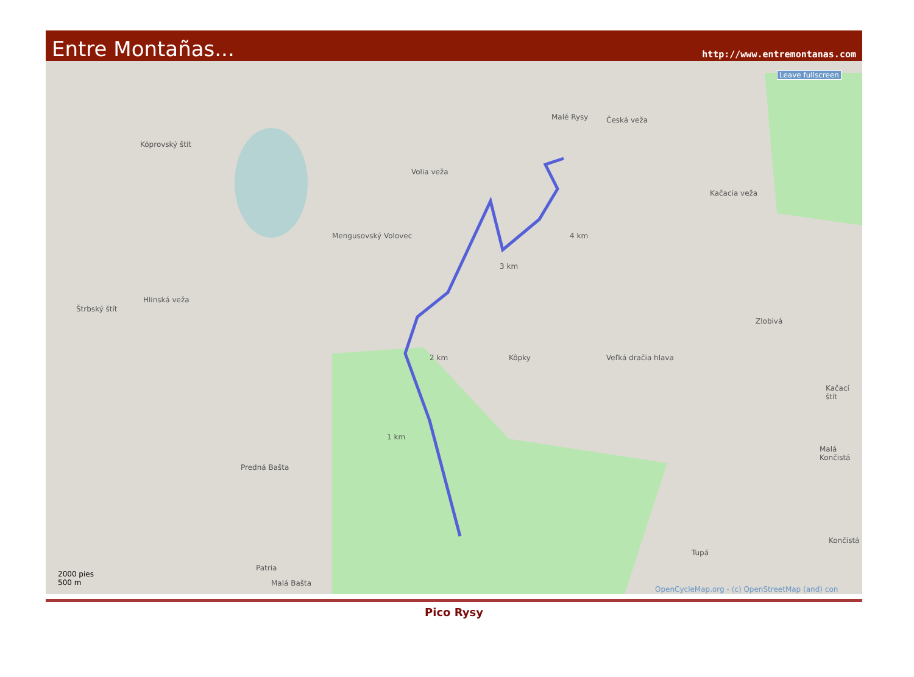Entre Montañas... http://www.entremontanas.com
Leave fullscreen
Malé Rysy Česká veža
Kóprovský štít
Volia veža
Kačacia veža
Mengusovský Volovec 4 km
3 km
Štrbský štít
Hlinská veža
Zlobivá
2 km Kôpky Veľká dračia hlava
Kačací štít
Malá Končistá
1 km
Predná Bašta
Končistá
Malá Bašta
Tupá
Patria
2000 pies
500 m
OpenCycleMap.org - (c) OpenStreetMap (and) con
Pico Rysy